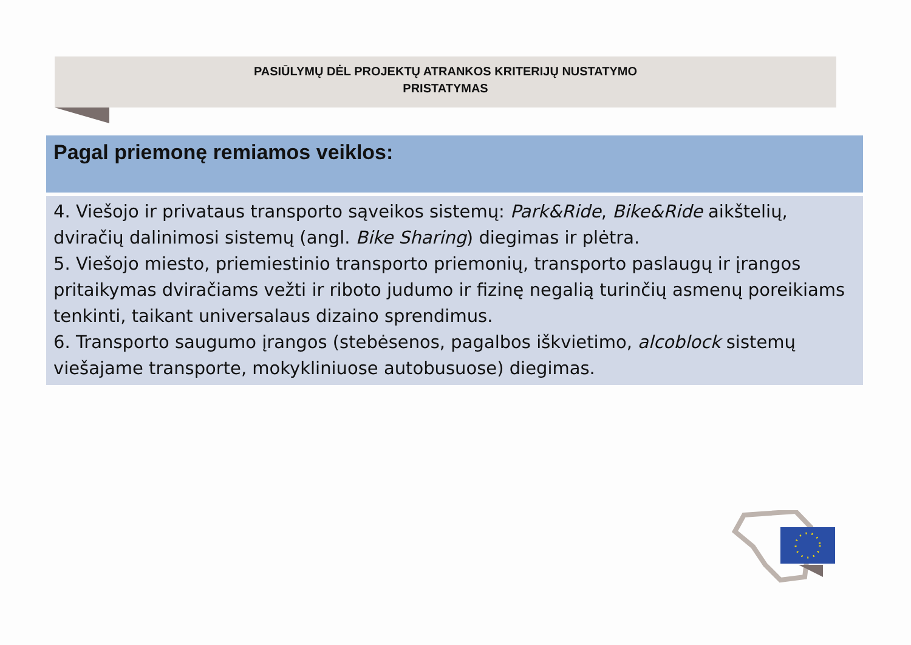PASIŪLYMŲ DĖL PROJEKTŲ ATRANKOS KRITERIJŲ NUSTATYMO
PRISTATYMAS
Pagal priemonę remiamos veiklos:
4. Viešojo ir privataus transporto sąveikos sistemų: Park&Ride, Bike&Ride aikštelių, dviračių dalinimosi sistemų (angl. Bike Sharing) diegimas ir plėtra.
5. Viešojo miesto, priemiestinio transporto priemonių, transporto paslaugų ir įrangos pritaikymas dviračiams vežti ir riboto judumo ir fizinę negalią turinčių asmenų poreikiams tenkinti, taikant universalaus dizaino sprendimus.
6. Transporto saugumo įrangos (stebėsenos, pagalbos iškvietimo, alcoblock sistemų viešajame transporte, mokykliniuose autobusuose) diegimas.